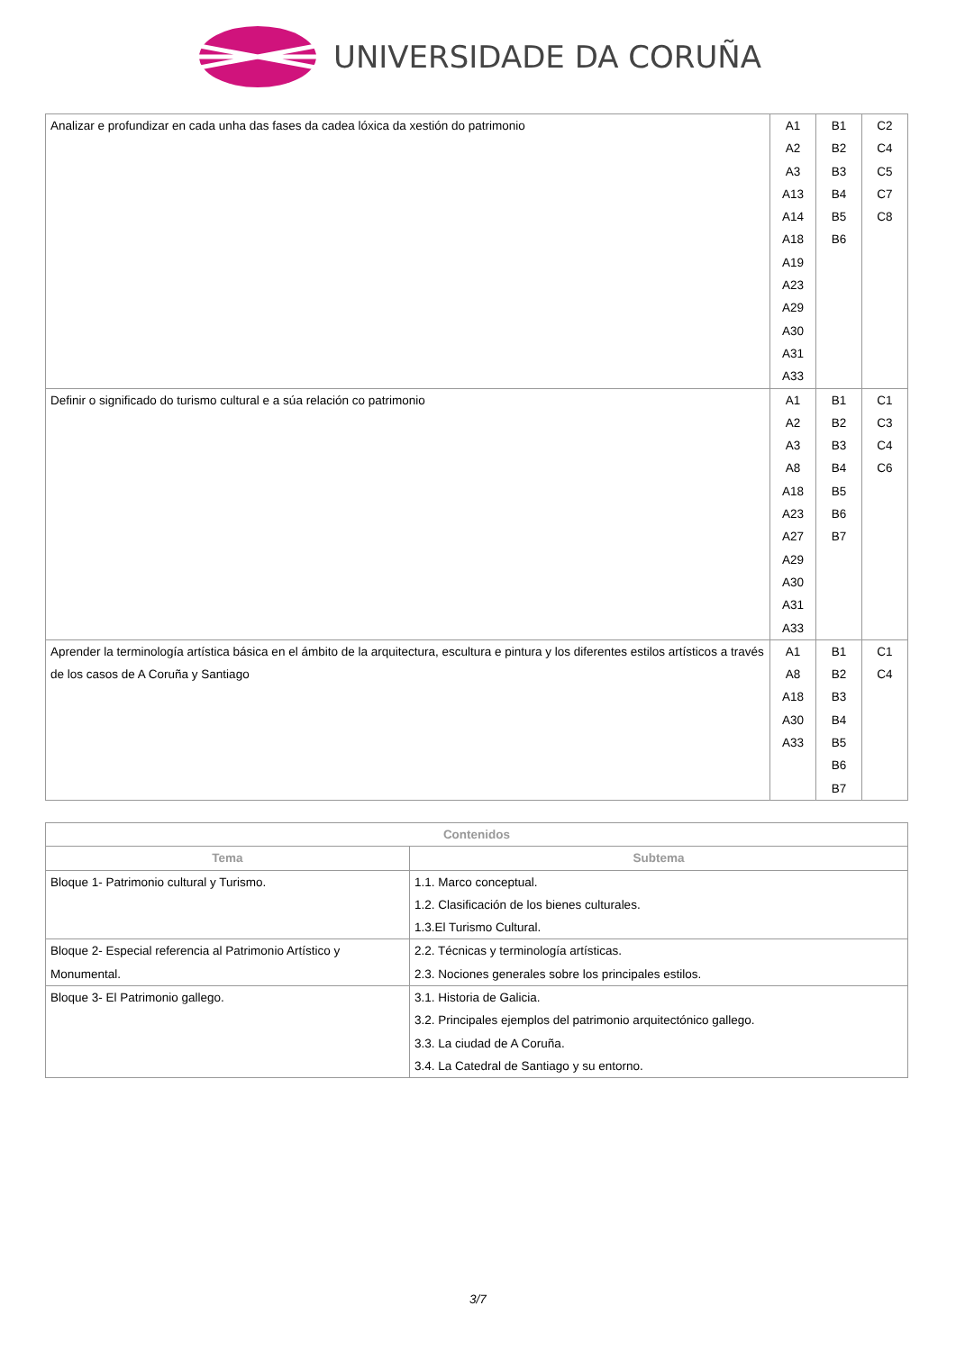UNIVERSIDADE DA CORUÑA
| Analizar e profundizar en cada unha das fases da cadea lóxica da xestión do patrimonio | A1 A2 A3 A13 A14 A18 A19 A23 A29 A30 A31 A33 | B1 B2 B3 B4 B5 B6 | C2 C4 C5 C7 C8 |
| Definir o significado do turismo cultural e a súa relación co patrimonio | A1 A2 A3 A8 A18 A23 A27 A29 A30 A31 A33 | B1 B2 B3 B4 B5 B6 B7 | C1 C3 C4 C6 |
| Aprender la terminología artística básica en el ámbito de la arquitectura, escultura e pintura y los diferentes estilos artísticos a través de los casos de A Coruña y Santiago | A1 A8 A18 A30 A33 | B1 B2 B3 B4 B5 B6 B7 | C1 C4 |
| Contenidos | |
| --- | --- |
| Tema | Subtema |
| Bloque 1- Patrimonio cultural y Turismo. | 1.1. Marco conceptual. 1.2. Clasificación de los bienes culturales. 1.3.El Turismo Cultural. |
| Bloque 2- Especial referencia al Patrimonio Artístico y Monumental. | 2.2. Técnicas y terminología artísticas. 2.3. Nociones generales sobre los principales estilos. |
| Bloque 3- El Patrimonio gallego. | 3.1. Historia de Galicia. 3.2. Principales ejemplos del patrimonio arquitectónico gallego. 3.3. La ciudad de A Coruña. 3.4. La Catedral de Santiago y su entorno. |
3/7